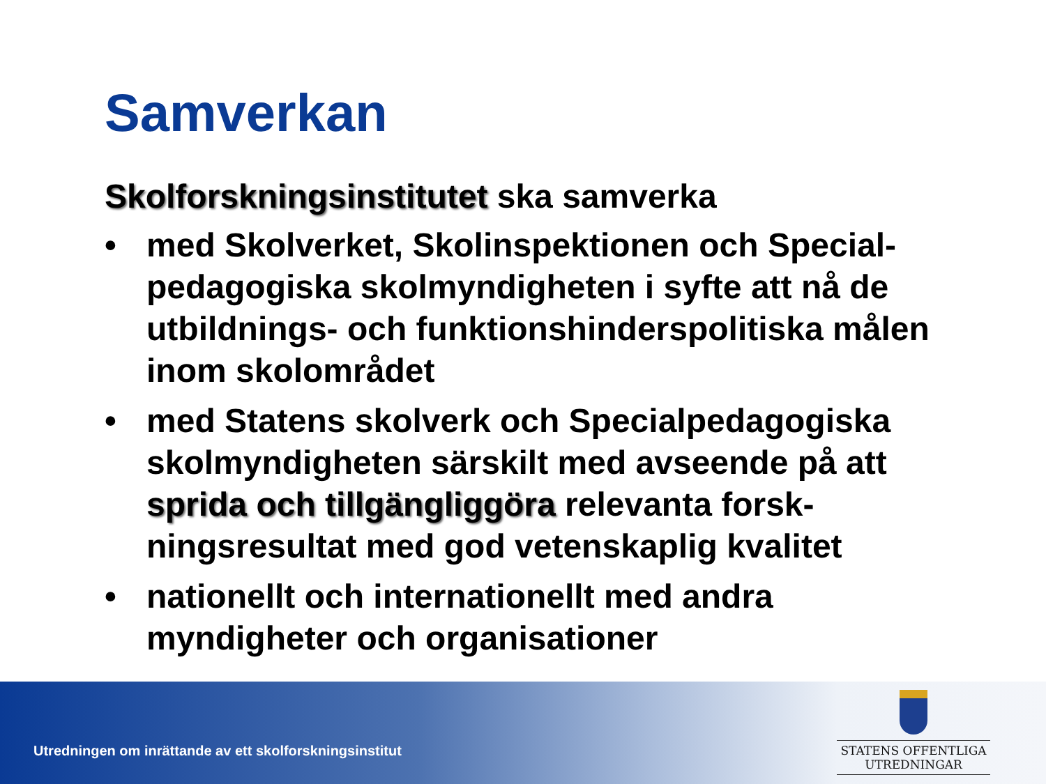Samverkan
Skolforskningsinstitutet ska samverka
• med Skolverket, Skolinspektionen och Special-pedagogiska skolmyndigheten i syfte att nå de utbildnings- och funktionshinderspolitiska målen inom skolområdet
• med Statens skolverk och Specialpedagogiska skolmyndigheten särskilt med avseende på att sprida och tillgängliggöra relevanta forsk-ningsresultat med god vetenskaplig kvalitet
• nationellt och internationellt med andra myndigheter och organisationer
Utredningen om inrättande av ett skolforskningsinstitut
STATENS OFFENTLIGA
UTREDNINGAR